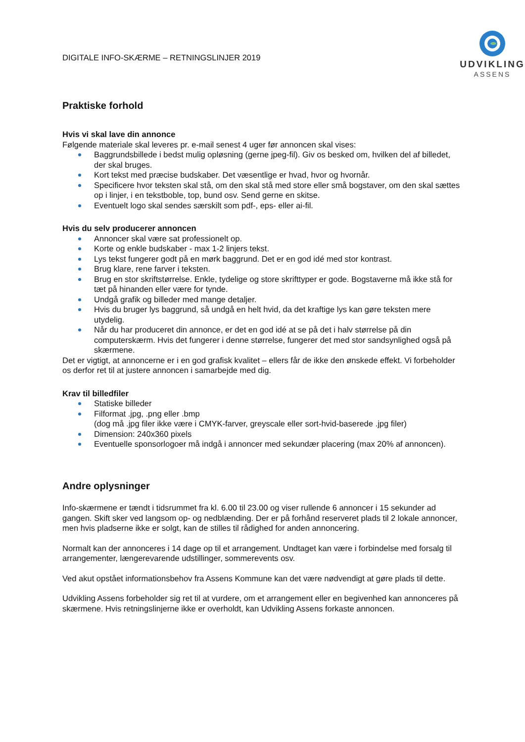DIGITALE INFO-SKÆRME – RETNINGSLINJER 2019
UDVIKLING
ASSENS
Praktiske forhold
Hvis vi skal lave din annonce
Følgende materiale skal leveres pr. e-mail senest 4 uger før annoncen skal vises:
Baggrundsbillede i bedst mulig opløsning (gerne jpeg-fil). Giv os besked om, hvilken del af billedet, der skal bruges.
Kort tekst med præcise budskaber. Det væsentlige er hvad, hvor og hvornår.
Specificere hvor teksten skal stå, om den skal stå med store eller små bogstaver, om den skal sættes op i linjer, i en tekstboble, top, bund osv. Send gerne en skitse.
Eventuelt logo skal sendes særskilt som pdf-, eps- eller ai-fil.
Hvis du selv producerer annoncen
Annoncer skal være sat professionelt op.
Korte og enkle budskaber - max 1-2 linjers tekst.
Lys tekst fungerer godt på en mørk baggrund. Det er en god idé med stor kontrast.
Brug klare, rene farver i teksten.
Brug en stor skriftstørrelse. Enkle, tydelige og store skrifttyper er gode. Bogstaverne må ikke stå for tæt på hinanden eller være for tynde.
Undgå grafik og billeder med mange detaljer.
Hvis du bruger lys baggrund, så undgå en helt hvid, da det kraftige lys kan gøre teksten mere utydelig.
Når du har produceret din annonce, er det en god idé at se på det i halv størrelse på din computerskærm. Hvis det fungerer i denne størrelse, fungerer det med stor sandsynlighed også på skærmene.
Det er vigtigt, at annoncerne er i en god grafisk kvalitet – ellers får de ikke den ønskede effekt. Vi forbeholder os derfor ret til at justere annoncen i samarbejde med dig.
Krav til billedfiler
Statiske billeder
Filformat .jpg, .png eller .bmp
(dog må .jpg filer ikke være i CMYK-farver, greyscale eller sort-hvid-baserede .jpg filer)
Dimension: 240x360 pixels
Eventuelle sponsorlogoer må indgå i annoncer med sekundær placering (max 20% af annoncen).
Andre oplysninger
Info-skærmene er tændt i tidsrummet fra kl. 6.00 til 23.00 og viser rullende 6 annoncer i 15 sekunder ad gangen. Skift sker ved langsom op- og nedblænding. Der er på forhånd reserveret plads til 2 lokale annoncer, men hvis pladserne ikke er solgt, kan de stilles til rådighed for anden annoncering.
Normalt kan der annonceres i 14 dage op til et arrangement. Undtaget kan være i forbindelse med forsalg til arrangementer, længerevarende udstillinger, sommerevents osv.
Ved akut opstået informationsbehov fra Assens Kommune kan det være nødvendigt at gøre plads til dette.
Udvikling Assens forbeholder sig ret til at vurdere, om et arrangement eller en begivenhed kan annonceres på skærmene. Hvis retningslinjerne ikke er overholdt, kan Udvikling Assens forkaste annoncen.